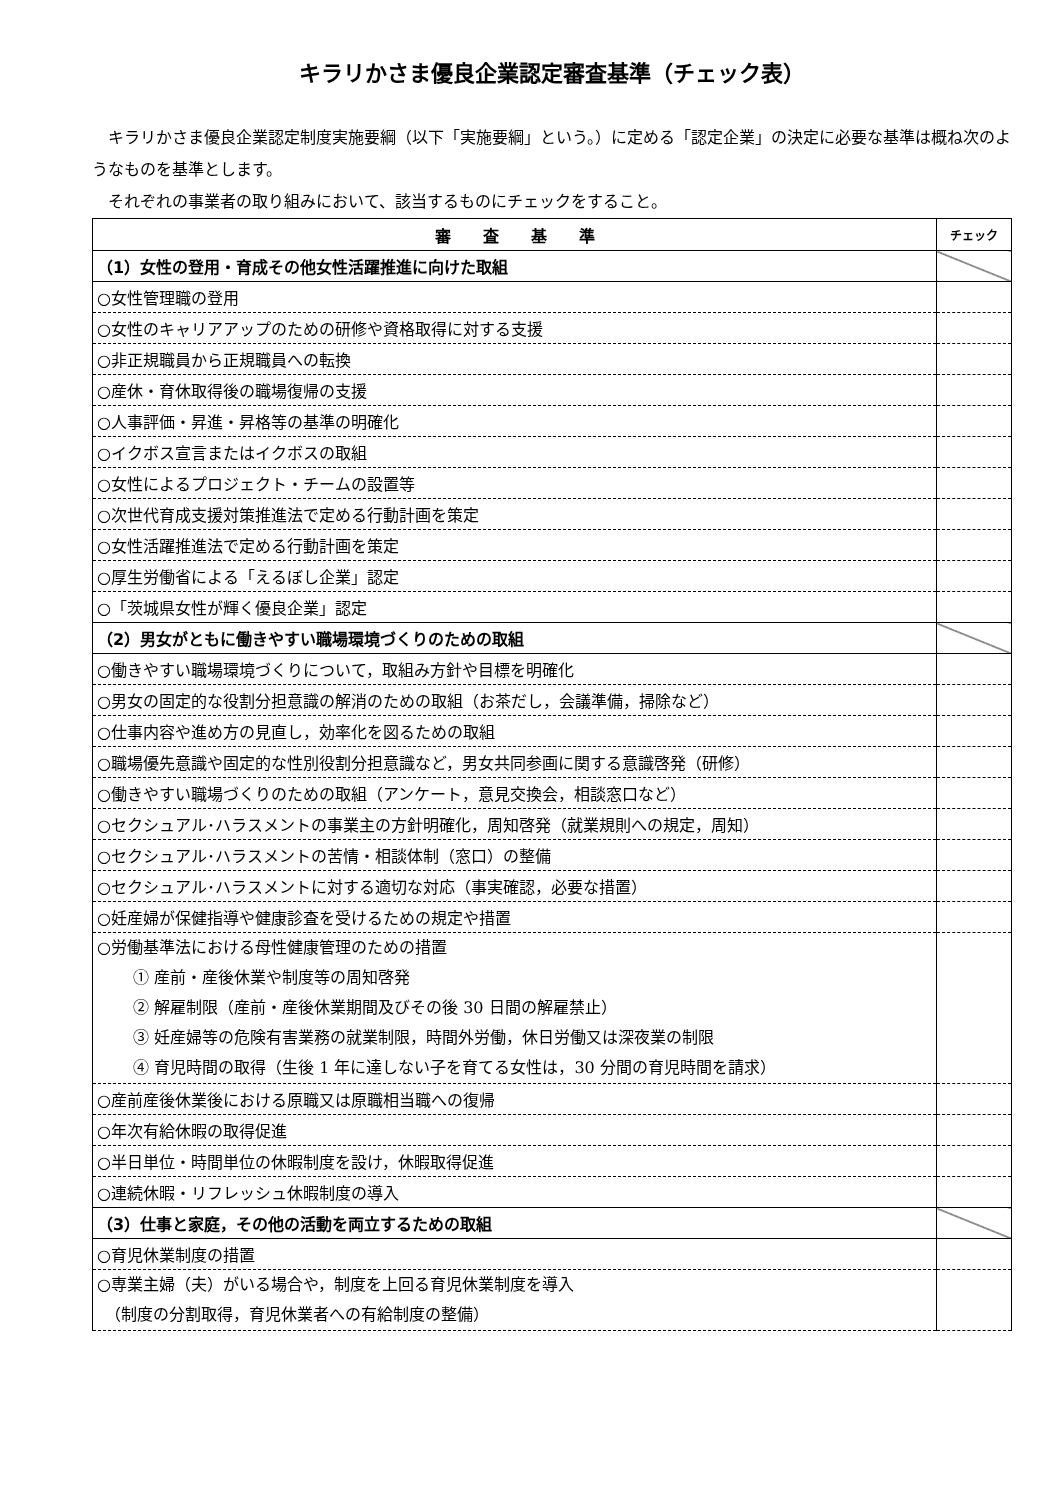キラリかさま優良企業認定審査基準（チェック表）
キラリかさま優良企業認定制度実施要綱（以下「実施要綱」という。）に定める「認定企業」の決定に必要な基準は概ね次のようなものを基準とします。
それぞれの事業者の取り組みにおいて、該当するものにチェックをすること。
| 審 査 基 準 | チェック |
| --- | --- |
| （1）女性の登用・育成その他女性活躍推進に向けた取組 | |
| ○女性管理職の登用 | |
| ○女性のキャリアアップのための研修や資格取得に対する支援 | |
| ○非正規職員から正規職員への転換 | |
| ○産休・育休取得後の職場復帰の支援 | |
| ○人事評価・昇進・昇格等の基準の明確化 | |
| ○イクボス宣言またはイクボスの取組 | |
| ○女性によるプロジェクト・チームの設置等 | |
| ○次世代育成支援対策推進法で定める行動計画を策定 | |
| ○女性活躍推進法で定める行動計画を策定 | |
| ○厚生労働省による「えるぼし企業」認定 | |
| ○「茨城県女性が輝く優良企業」認定 | |
| （2）男女がともに働きやすい職場環境づくりのための取組 | |
| ○働きやすい職場環境づくりについて，取組み方針や目標を明確化 | |
| ○男女の固定的な役割分担意識の解消のための取組（お茶だし，会議準備，掃除など） | |
| ○仕事内容や進め方の見直し，効率化を図るための取組 | |
| ○職場優先意識や固定的な性別役割分担意識など，男女共同参画に関する意識啓発（研修） | |
| ○働きやすい職場づくりのための取組（アンケート，意見交換会，相談窓口など） | |
| ○セクシュアル･ハラスメントの事業主の方針明確化，周知啓発（就業規則への規定，周知） | |
| ○セクシュアル･ハラスメントの苦情・相談体制（窓口）の整備 | |
| ○セクシュアル･ハラスメントに対する適切な対応（事実確認，必要な措置） | |
| ○妊産婦が保健指導や健康診査を受けるための規定や措置 | |
| ○労働基準法における母性健康管理のための措置 ① 産前・産後休業や制度等の周知啓発 ② 解雇制限（産前・産後休業期間及びその後 30 日間の解雇禁止） ③ 妊産婦等の危険有害業務の就業制限，時間外労働，休日労働又は深夜業の制限 ④ 育児時間の取得（生後 1 年に達しない子を育てる女性は，30 分間の育児時間を請求） | |
| ○産前産後休業後における原職又は原職相当職への復帰 | |
| ○年次有給休暇の取得促進 | |
| ○半日単位・時間単位の休暇制度を設け，休暇取得促進 | |
| ○連続休暇・リフレッシュ休暇制度の導入 | |
| （3）仕事と家庭，その他の活動を両立するための取組 | |
| ○育児休業制度の措置 | |
| ○専業主婦（夫）がいる場合や，制度を上回る育児休業制度を導入 （制度の分割取得，育児休業者への有給制度の整備） | |